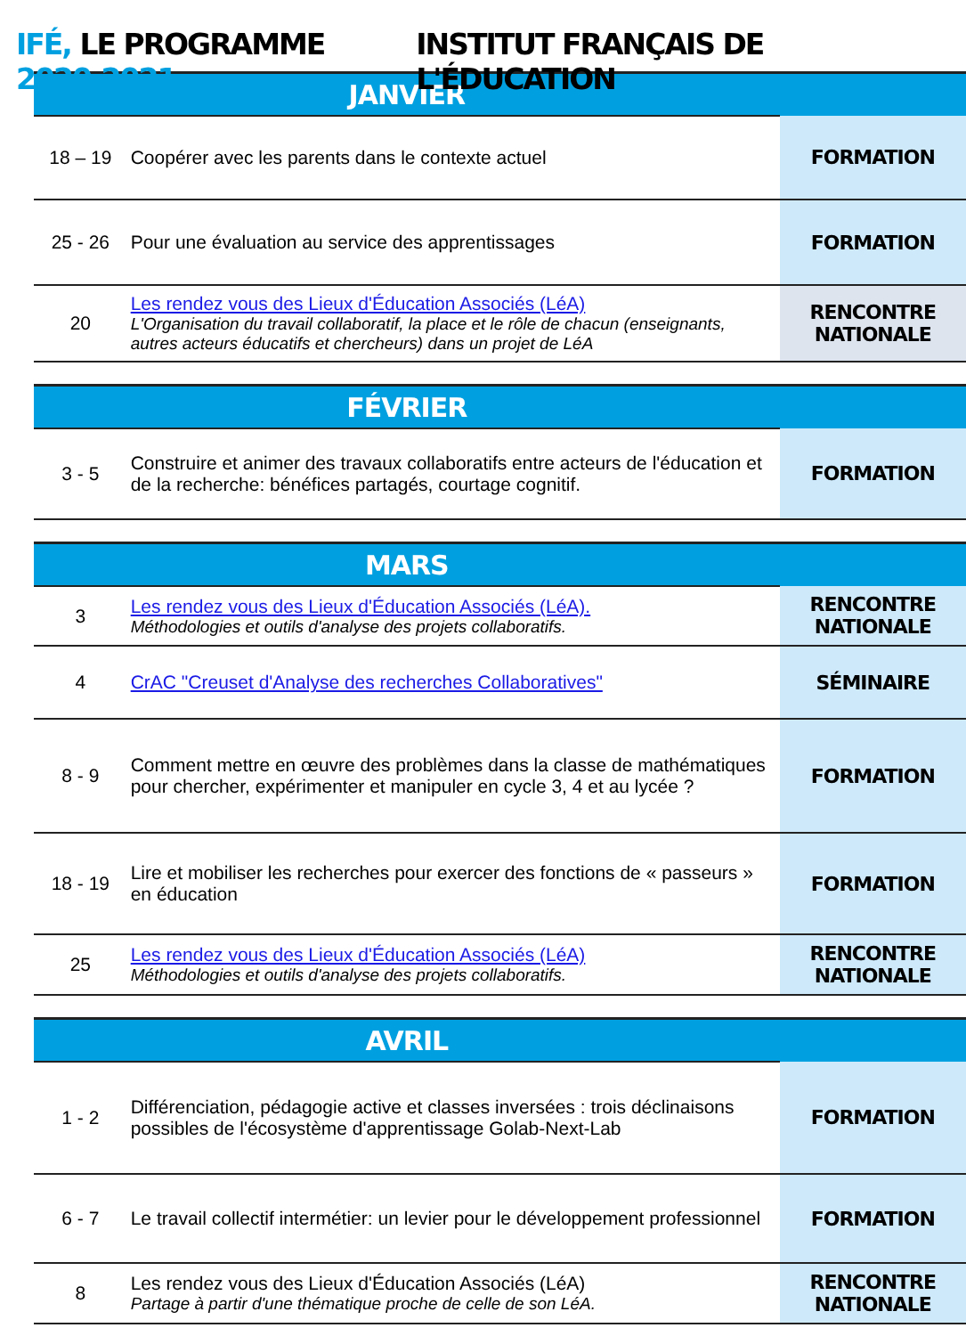IFÉ, LE PROGRAMME 2020-2021
INSTITUT FRANÇAIS DE L'ÉDUCATION
| JANVIER | | |
| --- | --- | --- |
| 18 – 19 | Coopérer avec les parents dans le contexte actuel | FORMATION |
| 25 - 26 | Pour une évaluation au service des apprentissages | FORMATION |
| 20 | Les rendez vous des Lieux d'Éducation Associés (LéA) L'Organisation du travail collaboratif, la place et le rôle de chacun (enseignants, autres acteurs éducatifs et chercheurs) dans un projet de LéA | RENCONTRE NATIONALE |
| FÉVRIER | | |
| 3 - 5 | Construire et animer des travaux collaboratifs entre acteurs de l'éducation et de la recherche: bénéfices partagés, courtage cognitif. | FORMATION |
| MARS | | |
| 3 | Les rendez vous des Lieux d'Éducation Associés (LéA). Méthodologies et outils d'analyse des projets collaboratifs. | RENCONTRE NATIONALE |
| 4 | CrAC "Creuset d'Analyse des recherches Collaboratives" | SÉMINAIRE |
| 8 - 9 | Comment mettre en œuvre des problèmes dans la classe de mathématiques pour chercher, expérimenter et manipuler en cycle 3, 4 et au lycée ? | FORMATION |
| 18 - 19 | Lire et mobiliser les recherches pour exercer des fonctions de « passeurs » en éducation | FORMATION |
| 25 | Les rendez vous des Lieux d'Éducation Associés (LéA) Méthodologies et outils d'analyse des projets collaboratifs. | RENCONTRE NATIONALE |
| AVRIL | | |
| 1 - 2 | Différenciation, pédagogie active et classes inversées : trois déclinaisons possibles de l'écosystème d'apprentissage Golab-Next-Lab | FORMATION |
| 6 - 7 | Le travail collectif intermétier: un levier pour le développement professionnel | FORMATION |
| 8 | Les rendez vous des Lieux d'Éducation Associés (LéA) Partage à partir d'une thématique proche de celle de son LéA. | RENCONTRE NATIONALE |